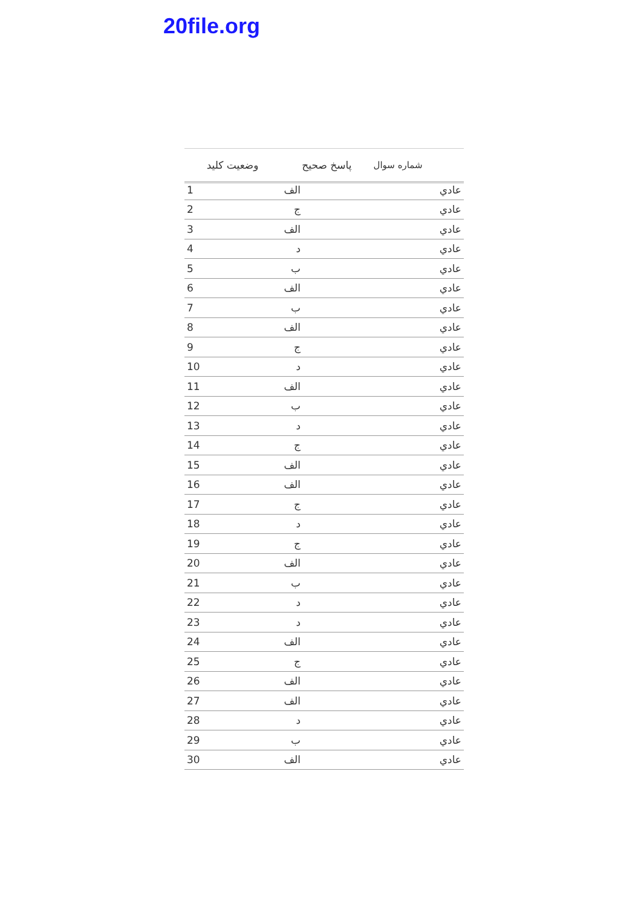20file.org
| شماره سوال | پاسخ صحيح | وضعيت کليد |
| --- | --- | --- |
| عادي | الف | 1 |
| عادي | ج | 2 |
| عادي | الف | 3 |
| عادي | د | 4 |
| عادي | ب | 5 |
| عادي | الف | 6 |
| عادي | ب | 7 |
| عادي | الف | 8 |
| عادي | ج | 9 |
| عادي | د | 10 |
| عادي | الف | 11 |
| عادي | ب | 12 |
| عادي | د | 13 |
| عادي | ج | 14 |
| عادي | الف | 15 |
| عادي | الف | 16 |
| عادي | ج | 17 |
| عادي | د | 18 |
| عادي | ج | 19 |
| عادي | الف | 20 |
| عادي | ب | 21 |
| عادي | د | 22 |
| عادي | د | 23 |
| عادي | الف | 24 |
| عادي | ج | 25 |
| عادي | الف | 26 |
| عادي | الف | 27 |
| عادي | د | 28 |
| عادي | ب | 29 |
| عادي | الف | 30 |